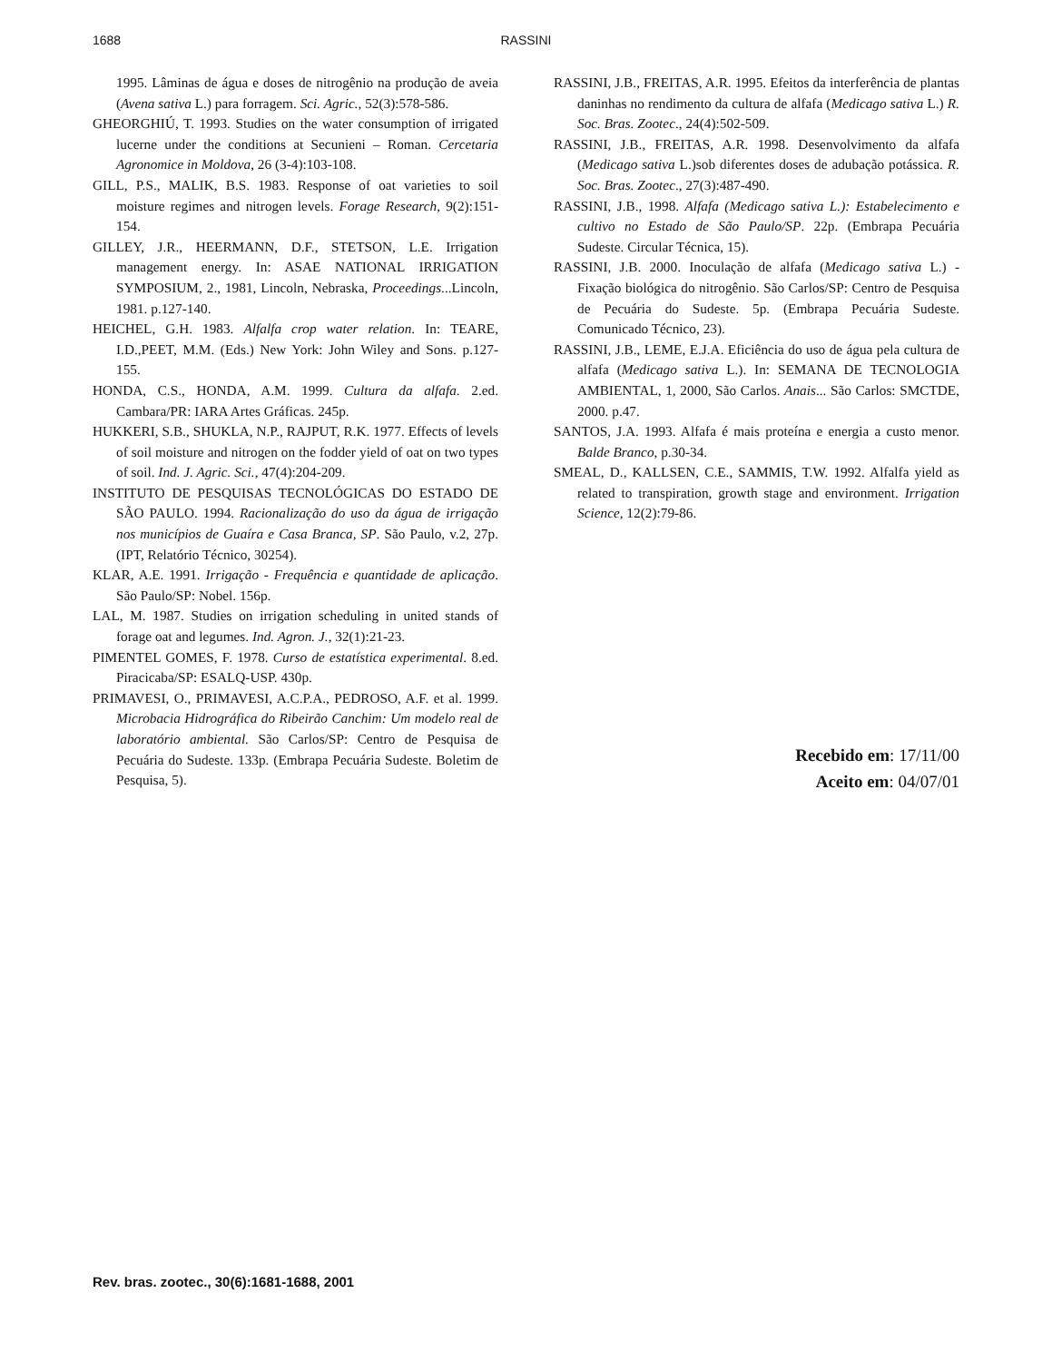1688 RASSINI
1995. Lâminas de água e doses de nitrogênio na produção de aveia (Avena sativa L.) para forragem. Sci. Agric., 52(3):578-586.
GHEORGHIÚ, T. 1993. Studies on the water consumption of irrigated lucerne under the conditions at Secunieni – Roman. Cercetaria Agronomice in Moldova, 26 (3-4):103-108.
GILL, P.S., MALIK, B.S. 1983. Response of oat varieties to soil moisture regimes and nitrogen levels. Forage Research, 9(2):151-154.
GILLEY, J.R., HEERMANN, D.F., STETSON, L.E. Irrigation management energy. In: ASAE NATIONAL IRRIGATION SYMPOSIUM, 2., 1981, Lincoln, Nebraska, Proceedings...Lincoln, 1981. p.127-140.
HEICHEL, G.H. 1983. Alfalfa crop water relation. In: TEARE, I.D.,PEET, M.M. (Eds.) New York: John Wiley and Sons. p.127-155.
HONDA, C.S., HONDA, A.M. 1999. Cultura da alfafa. 2.ed. Cambara/PR: IARA Artes Gráficas. 245p.
HUKKERI, S.B., SHUKLA, N.P., RAJPUT, R.K. 1977. Effects of levels of soil moisture and nitrogen on the fodder yield of oat on two types of soil. Ind. J. Agric. Sci., 47(4):204-209.
INSTITUTO DE PESQUISAS TECNOLÓGICAS DO ESTADO DE SÃO PAULO. 1994. Racionalização do uso da água de irrigação nos municípios de Guaíra e Casa Branca, SP. São Paulo, v.2, 27p. (IPT, Relatório Técnico, 30254).
KLAR, A.E. 1991. Irrigação - Frequência e quantidade de aplicação. São Paulo/SP: Nobel. 156p.
LAL, M. 1987. Studies on irrigation scheduling in united stands of forage oat and legumes. Ind. Agron. J., 32(1):21-23.
PIMENTEL GOMES, F. 1978. Curso de estatística experimental. 8.ed. Piracicaba/SP: ESALQ-USP. 430p.
PRIMAVESI, O., PRIMAVESI, A.C.P.A., PEDROSO, A.F. et al. 1999. Microbacia Hidrográfica do Ribeirão Canchim: Um modelo real de laboratório ambiental. São Carlos/SP: Centro de Pesquisa de Pecuária do Sudeste. 133p. (Embrapa Pecuária Sudeste. Boletim de Pesquisa, 5).
RASSINI, J.B., FREITAS, A.R. 1995. Efeitos da interferência de plantas daninhas no rendimento da cultura de alfafa (Medicago sativa L.) R. Soc. Bras. Zootec., 24(4):502-509.
RASSINI, J.B., FREITAS, A.R. 1998. Desenvolvimento da alfafa (Medicago sativa L.)sob diferentes doses de adubação potássica. R. Soc. Bras. Zootec., 27(3):487-490.
RASSINI, J.B., 1998. Alfafa (Medicago sativa L.): Estabelecimento e cultivo no Estado de São Paulo/SP. 22p. (Embrapa Pecuária Sudeste. Circular Técnica, 15).
RASSINI, J.B. 2000. Inoculação de alfafa (Medicago sativa L.) - Fixação biológica do nitrogênio. São Carlos/SP: Centro de Pesquisa de Pecuária do Sudeste. 5p. (Embrapa Pecuária Sudeste. Comunicado Técnico, 23).
RASSINI, J.B., LEME, E.J.A. Eficiência do uso de água pela cultura de alfafa (Medicago sativa L.). In: SEMANA DE TECNOLOGIA AMBIENTAL, 1, 2000, São Carlos. Anais... São Carlos: SMCTDE, 2000. p.47.
SANTOS, J.A. 1993. Alfafa é mais proteína e energia a custo menor. Balde Branco, p.30-34.
SMEAL, D., KALLSEN, C.E., SAMMIS, T.W. 1992. Alfalfa yield as related to transpiration, growth stage and environment. Irrigation Science, 12(2):79-86.
Recebido em: 17/11/00
Aceito em: 04/07/01
Rev. bras. zootec., 30(6):1681-1688, 2001